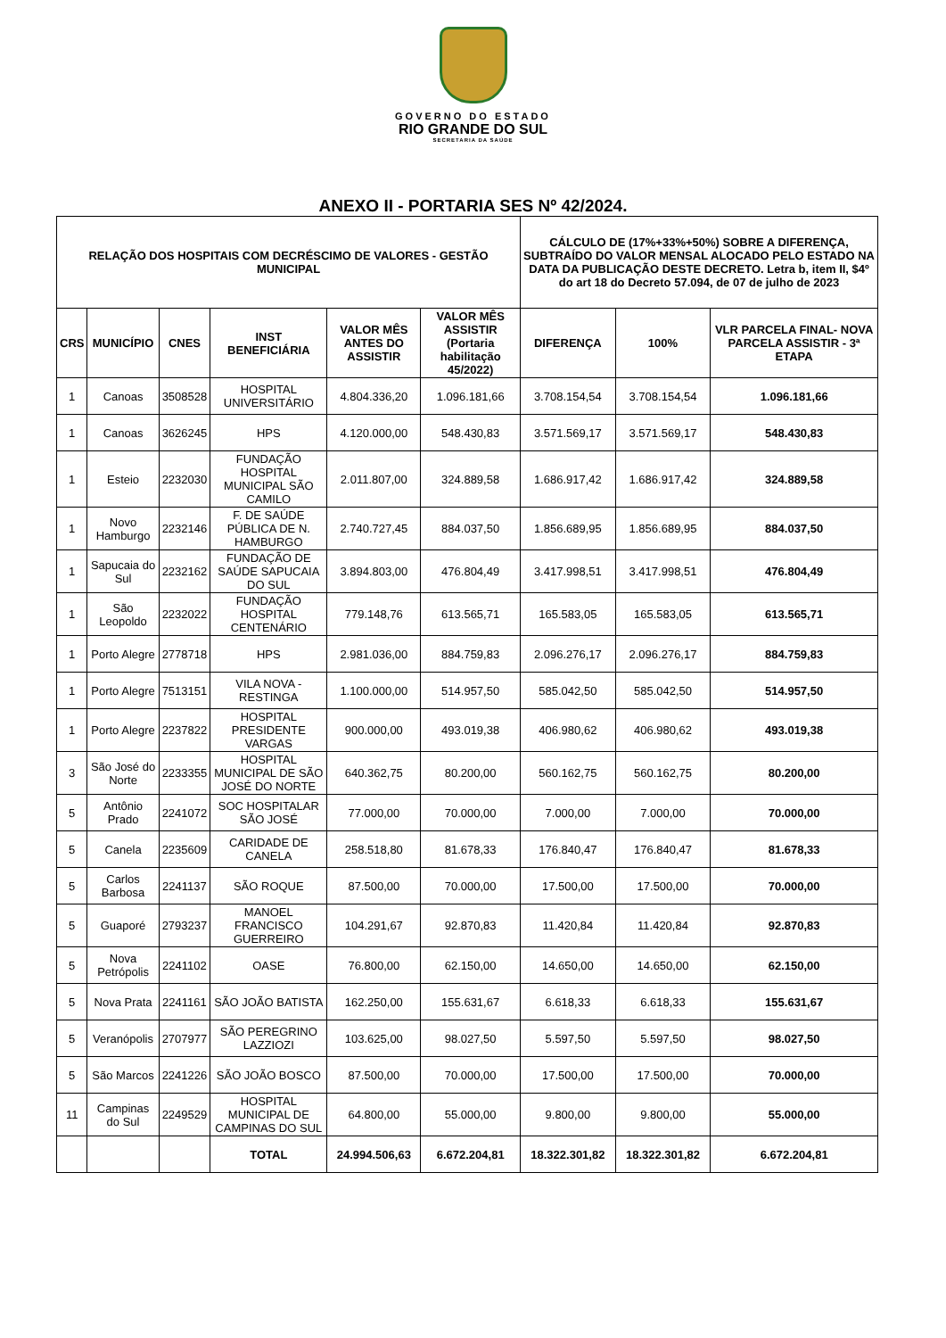GOVERNO DO ESTADO
RIO GRANDE DO SUL
SECRETARIA DA SAÚDE
ANEXO II - PORTARIA SES Nº 42/2024.
| RELAÇÃO DOS HOSPITAIS COM DECRÉSCIMO DE VALORES - GESTÃO MUNICIPAL | | | | | | CÁLCULO DE (17%+33%+50%) SOBRE A DIFERENÇA, SUBTRAÍDO DO VALOR MENSAL ALOCADO PELO ESTADO NA DATA DA PUBLICAÇÃO DESTE DECRETO. Letra b, item II, $4º do art 18 do Decreto 57.094, de 07 de julho de 2023 | | |
| --- | --- | --- | --- | --- | --- | --- | --- | --- |
| CRS | MUNICÍPIO | CNES | INST BENEFICIÁRIA | VALOR MÊS ANTES DO ASSISTIR | VALOR MÊS ASSISTIR (Portaria habilitação 45/2022) | DIFERENÇA | 100% | VLR PARCELA FINAL- NOVA PARCELA ASSISTIR - 3ª ETAPA |
| 1 | Canoas | 3508528 | HOSPITAL UNIVERSITÁRIO | 4.804.336,20 | 1.096.181,66 | 3.708.154,54 | 3.708.154,54 | 1.096.181,66 |
| 1 | Canoas | 3626245 | HPS | 4.120.000,00 | 548.430,83 | 3.571.569,17 | 3.571.569,17 | 548.430,83 |
| 1 | Esteio | 2232030 | FUNDAÇÃO HOSPITAL MUNICIPAL SÃO CAMILO | 2.011.807,00 | 324.889,58 | 1.686.917,42 | 1.686.917,42 | 324.889,58 |
| 1 | Novo Hamburgo | 2232146 | F. DE SAÚDE PÚBLICA DE N. HAMBURGO | 2.740.727,45 | 884.037,50 | 1.856.689,95 | 1.856.689,95 | 884.037,50 |
| 1 | Sapucaia do Sul | 2232162 | FUNDAÇÃO DE SAÚDE SAPUCAIA DO SUL | 3.894.803,00 | 476.804,49 | 3.417.998,51 | 3.417.998,51 | 476.804,49 |
| 1 | São Leopoldo | 2232022 | FUNDAÇÃO HOSPITAL CENTENÁRIO | 779.148,76 | 613.565,71 | 165.583,05 | 165.583,05 | 613.565,71 |
| 1 | Porto Alegre | 2778718 | HPS | 2.981.036,00 | 884.759,83 | 2.096.276,17 | 2.096.276,17 | 884.759,83 |
| 1 | Porto Alegre | 7513151 | VILA NOVA - RESTINGA | 1.100.000,00 | 514.957,50 | 585.042,50 | 585.042,50 | 514.957,50 |
| 1 | Porto Alegre | 2237822 | HOSPITAL PRESIDENTE VARGAS | 900.000,00 | 493.019,38 | 406.980,62 | 406.980,62 | 493.019,38 |
| 3 | São José do Norte | 2233355 | HOSPITAL MUNICIPAL DE SÃO JOSÉ DO NORTE | 640.362,75 | 80.200,00 | 560.162,75 | 560.162,75 | 80.200,00 |
| 5 | Antônio Prado | 2241072 | SOC HOSPITALAR SÃO JOSÉ | 77.000,00 | 70.000,00 | 7.000,00 | 7.000,00 | 70.000,00 |
| 5 | Canela | 2235609 | CARIDADE DE CANELA | 258.518,80 | 81.678,33 | 176.840,47 | 176.840,47 | 81.678,33 |
| 5 | Carlos Barbosa | 2241137 | SÃO ROQUE | 87.500,00 | 70.000,00 | 17.500,00 | 17.500,00 | 70.000,00 |
| 5 | Guaporé | 2793237 | MANOEL FRANCISCO GUERREIRO | 104.291,67 | 92.870,83 | 11.420,84 | 11.420,84 | 92.870,83 |
| 5 | Nova Petrópolis | 2241102 | OASE | 76.800,00 | 62.150,00 | 14.650,00 | 14.650,00 | 62.150,00 |
| 5 | Nova Prata | 2241161 | SÃO JOÃO BATISTA | 162.250,00 | 155.631,67 | 6.618,33 | 6.618,33 | 155.631,67 |
| 5 | Veranópolis | 2707977 | SÃO PEREGRINO LAZZIOZI | 103.625,00 | 98.027,50 | 5.597,50 | 5.597,50 | 98.027,50 |
| 5 | São Marcos | 2241226 | SÃO JOÃO BOSCO | 87.500,00 | 70.000,00 | 17.500,00 | 17.500,00 | 70.000,00 |
| 11 | Campinas do Sul | 2249529 | HOSPITAL MUNICIPAL DE CAMPINAS DO SUL | 64.800,00 | 55.000,00 | 9.800,00 | 9.800,00 | 55.000,00 |
| | | | TOTAL | 24.994.506,63 | 6.672.204,81 | 18.322.301,82 | 18.322.301,82 | 6.672.204,81 |